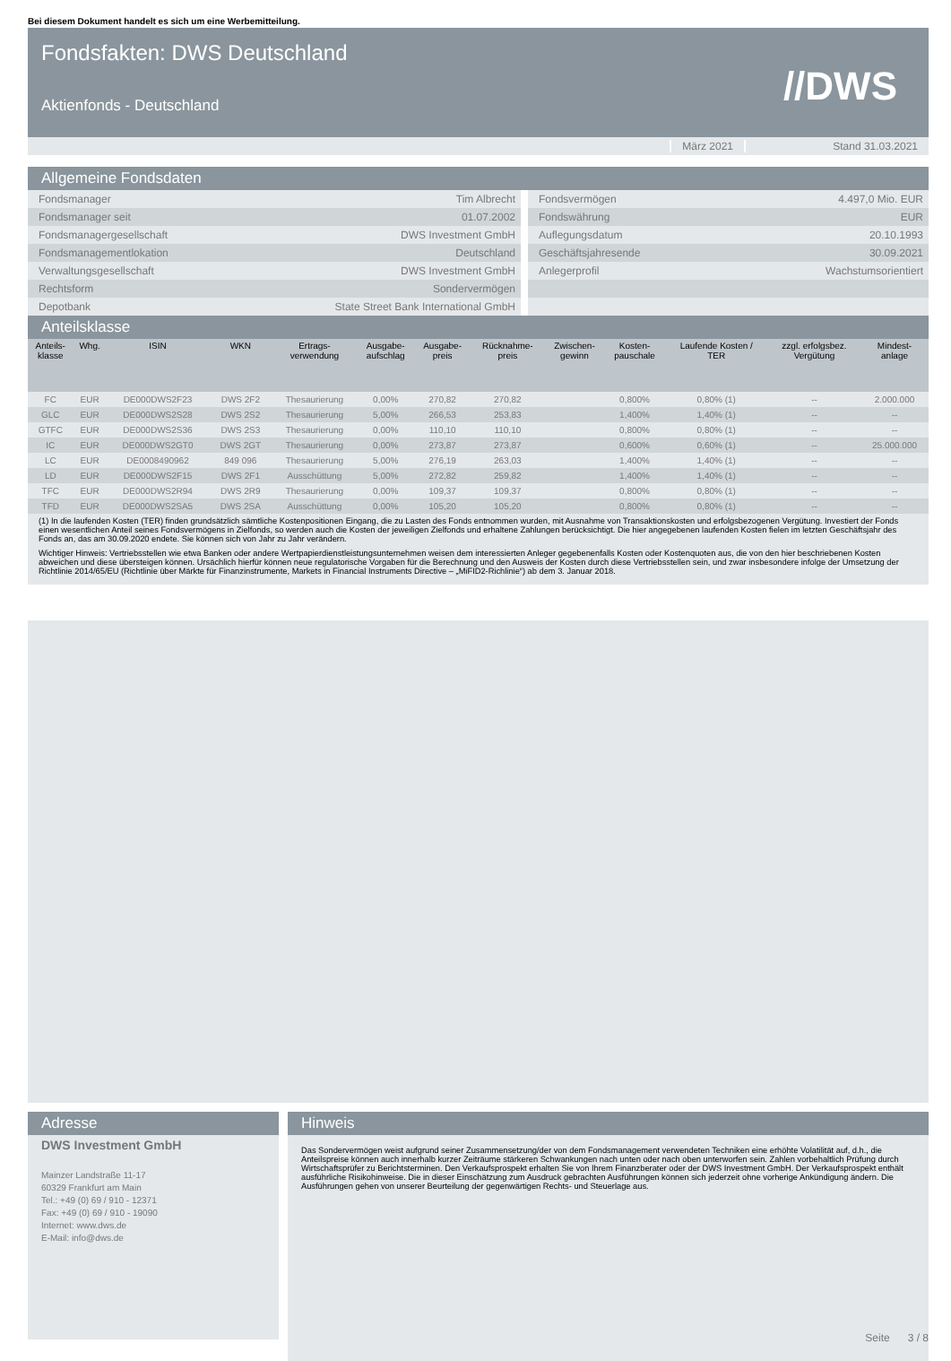Bei diesem Dokument handelt es sich um eine Werbemitteilung.
Fondsfakten: DWS Deutschland
Aktienfonds - Deutschland //DWS
März 2021 Stand 31.03.2021
Allgemeine Fondsdaten
| Fondsmanager | Tim Albrecht |
| Fondsmanager seit | 01.07.2002 |
| Fondsmanagergesellschaft | DWS Investment GmbH |
| Fondsmanagementlokation | Deutschland |
| Verwaltungsgesellschaft | DWS Investment GmbH |
| Rechtsform | Sondervermögen |
| Depotbank | State Street Bank International GmbH |
| Fondsvermögen | 4.497,0 Mio. EUR |
| Fondswährung | EUR |
| Auflegungsdatum | 20.10.1993 |
| Geschäftsjahresende | 30.09.2021 |
| Anlegerprofil | Wachstumsorientiert |
Anteilsklasse
| Anteils- klasse | Whg. | ISIN | WKN | Ertrags- verwendung | Ausgabe- aufschlag | Ausgabe- preis | Rücknahme- preis | Zwischen- gewinn | Kosten- pauschale | Laufende Kosten / TER | zzgl. erfolgsbez. Vergütung | Mindest- anlage |
| --- | --- | --- | --- | --- | --- | --- | --- | --- | --- | --- | --- | --- |
| FC | EUR | DE000DWS2F23 | DWS 2F2 | Thesaurierung | 0,00% | 270,82 | 270,82 | | 0,800% | 0,80% (1) | -- | 2.000.000 |
| GLC | EUR | DE000DWS2S28 | DWS 2S2 | Thesaurierung | 5,00% | 266,53 | 253,83 | | 1,400% | 1,40% (1) | -- | -- |
| GTFC | EUR | DE000DWS2S36 | DWS 2S3 | Thesaurierung | 0,00% | 110,10 | 110,10 | | 0,800% | 0,80% (1) | -- | -- |
| IC | EUR | DE000DWS2GT0 | DWS 2GT | Thesaurierung | 0,00% | 273,87 | 273,87 | | 0,600% | 0,60% (1) | -- | 25.000.000 |
| LC | EUR | DE0008490962 | 849 096 | Thesaurierung | 5,00% | 276,19 | 263,03 | | 1,400% | 1,40% (1) | -- | -- |
| LD | EUR | DE000DWS2F15 | DWS 2F1 | Ausschüttung | 5,00% | 272,82 | 259,82 | | 1,400% | 1,40% (1) | -- | -- |
| TFC | EUR | DE000DWS2R94 | DWS 2R9 | Thesaurierung | 0,00% | 109,37 | 109,37 | | 0,800% | 0,80% (1) | -- | -- |
| TFD | EUR | DE000DWS2SA5 | DWS 2SA | Ausschüttung | 0,00% | 105,20 | 105,20 | | 0,800% | 0,80% (1) | -- | -- |
(1) In die laufenden Kosten (TER) finden grundsätzlich sämtliche Kostenpositionen Eingang, die zu Lasten des Fonds entnommen wurden, mit Ausnahme von Transaktionskosten und erfolgsbezogenen Vergütung. Investiert der Fonds einen wesentlichen Anteil seines Fondsvermögens in Zielfonds, so werden auch die Kosten der jeweiligen Zielfonds und erhaltene Zahlungen berücksichtigt. Die hier angegebenen laufenden Kosten fielen im letzten Geschäftsjahr des Fonds an, das am 30.09.2020 endete. Sie können sich von Jahr zu Jahr verändern.
Wichtiger Hinweis: Vertriebsstellen wie etwa Banken oder andere Wertpapierdienstleistungsunternehmen weisen dem interessierten Anleger gegebenenfalls Kosten oder Kostenquoten aus, die von den hier beschriebenen Kosten abweichen und diese übersteigen können. Ursächlich hierfür können neue regulatorische Vorgaben für die Berechnung und den Ausweis der Kosten durch diese Vertriebsstellen sein, und zwar insbesondere infolge der Umsetzung der Richtlinie 2014/65/EU (Richtlinie über Märkte für Finanzinstrumente, Markets in Financial Instruments Directive – „MiFID2-Richlinie“) ab dem 3. Januar 2018.
Adresse
DWS Investment GmbH
Mainzer Landstraße 11-17
60329 Frankfurt am Main
Tel.: +49 (0) 69 / 910 - 12371
Fax: +49 (0) 69 / 910 - 19090
Internet: www.dws.de
E-Mail: info@dws.de
Hinweis
Das Sondervermögen weist aufgrund seiner Zusammensetzung/der von dem Fondsmanagement verwendeten Techniken eine erhöhte Volatilität auf, d.h., die Anteilspreise können auch innerhalb kurzer Zeiträume stärkeren Schwankungen nach unten oder nach oben unterworfen sein. Zahlen vorbehaltlich Prüfung durch Wirtschaftsprüfer zu Berichtsterminen. Den Verkaufsprospekt erhalten Sie von Ihrem Finanzberater oder der DWS Investment GmbH. Der Verkaufsprospekt enthält ausführliche Risikohinweise. Die in dieser Einschätzung zum Ausdruck gebrachten Ausführungen können sich jederzeit ohne vorherige Ankündigung ändern. Die Ausführungen gehen von unserer Beurteilung der gegenwärtigen Rechts- und Steuerlage aus.
Seite 3 / 8